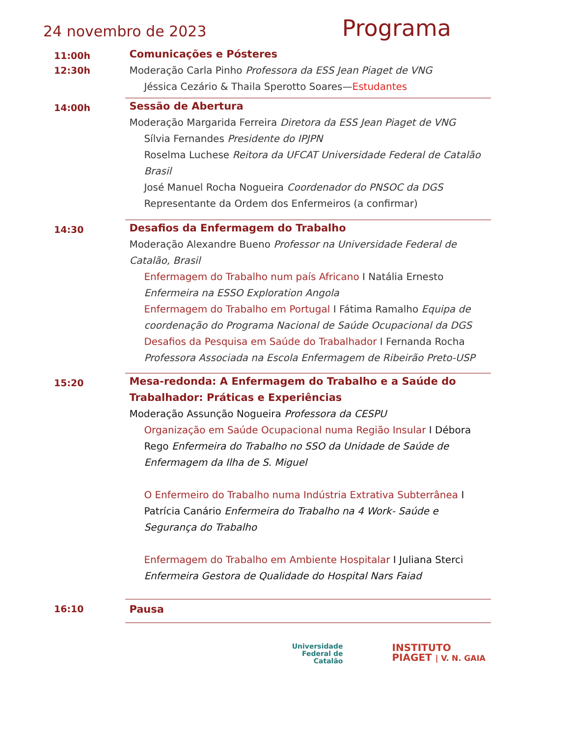24 novembro de 2023
Programa
11:00h
12:30h
Comunicações e Pósteres
Moderação Carla Pinho Professora da ESS Jean Piaget de VNG
Jéssica Cezário & Thaila Sperotto Soares—Estudantes
14:00h
Sessão de Abertura
Moderação Margarida Ferreira Diretora da ESS Jean Piaget de VNG
Sílvia Fernandes Presidente do IPJPN
Roselma Luchese Reitora da UFCAT Universidade Federal de Catalão Brasil
José Manuel Rocha Nogueira Coordenador do PNSOC da DGS
Representante da Ordem dos Enfermeiros (a confirmar)
14:30
Desafios da Enfermagem do Trabalho
Moderação Alexandre Bueno Professor na Universidade Federal de Catalão, Brasil
Enfermagem do Trabalho num país Africano I Natália Ernesto Enfermeira na ESSO Exploration Angola
Enfermagem do Trabalho em Portugal I Fátima Ramalho Equipa de coordenação do Programa Nacional de Saúde Ocupacional da DGS
Desafios da Pesquisa em Saúde do Trabalhador I Fernanda Rocha Professora Associada na Escola Enfermagem de Ribeirão Preto-USP
15:20
Mesa-redonda: A Enfermagem do Trabalho e a Saúde do Trabalhador: Práticas e Experiências
Moderação Assunção Nogueira Professora da CESPU
Organização em Saúde Ocupacional numa Região Insular I Débora Rego Enfermeira do Trabalho no SSO da Unidade de Saúde de Enfermagem da Ilha de S. Miguel
O Enfermeiro do Trabalho numa Indústria Extrativa Subterrânea I Patrícia Canário Enfermeira do Trabalho na 4 Work- Saúde e Segurança do Trabalho
Enfermagem do Trabalho em Ambiente Hospitalar I Juliana Sterci Enfermeira Gestora de Qualidade do Hospital Nars Faiad
16:10
Pausa
Universidade
Federal de
Catalão
INSTITUTO
PIAGET | V. N. GAIA